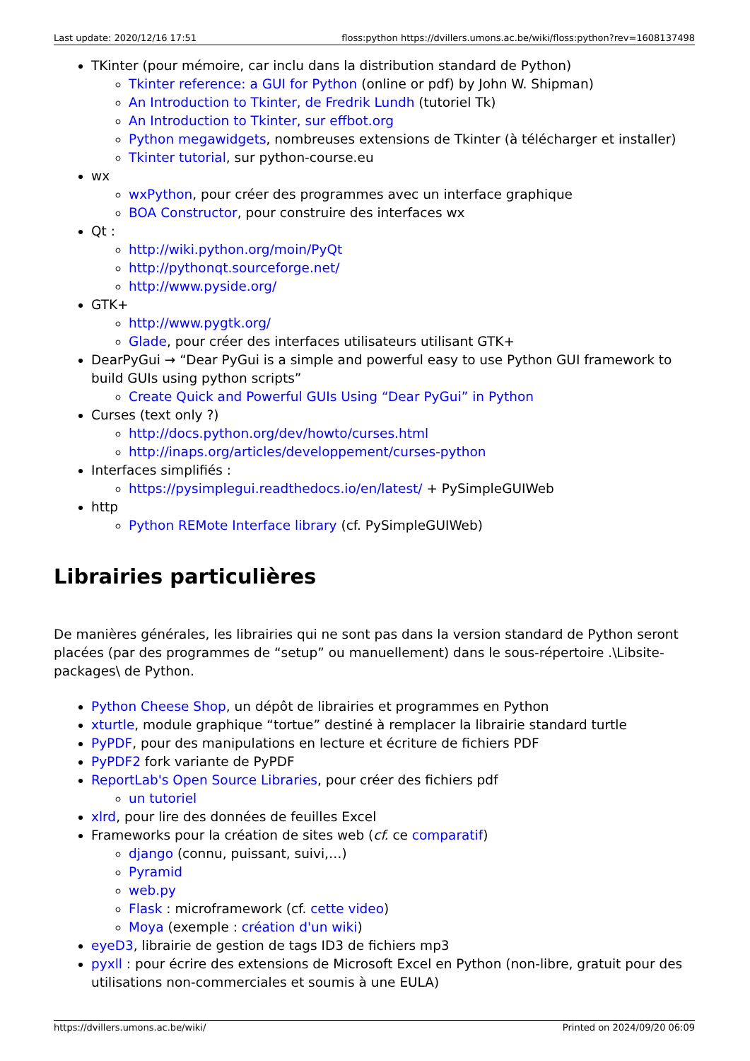Last update: 2020/12/16 17:51 floss:python https://dvillers.umons.ac.be/wiki/floss:python?rev=1608137498
TKinter (pour mémoire, car inclu dans la distribution standard de Python)
Tkinter reference: a GUI for Python (online or pdf) by John W. Shipman)
An Introduction to Tkinter, de Fredrik Lundh (tutoriel Tk)
An Introduction to Tkinter, sur effbot.org
Python megawidgets, nombreuses extensions de Tkinter (à télécharger et installer)
Tkinter tutorial, sur python-course.eu
wx
wxPython, pour créer des programmes avec un interface graphique
BOA Constructor, pour construire des interfaces wx
Qt :
http://wiki.python.org/moin/PyQt
http://pythonqt.sourceforge.net/
http://www.pyside.org/
GTK+
http://www.pygtk.org/
Glade, pour créer des interfaces utilisateurs utilisant GTK+
DearPyGui → “Dear PyGui is a simple and powerful easy to use Python GUI framework to build GUIs using python scripts”
Create Quick and Powerful GUIs Using “Dear PyGui” in Python
Curses (text only ?)
http://docs.python.org/dev/howto/curses.html
http://inaps.org/articles/developpement/curses-python
Interfaces simplifiés :
https://pysimplegui.readthedocs.io/en/latest/ + PySimpleGUIWeb
http
Python REMote Interface library (cf. PySimpleGUIWeb)
Librairies particulières
De manières générales, les librairies qui ne sont pas dans la version standard de Python seront placées (par des programmes de “setup” ou manuellement) dans le sous-répertoire .\Libsite-packages\ de Python.
Python Cheese Shop, un dépôt de librairies et programmes en Python
xturtle, module graphique “tortue” destiné à remplacer la librairie standard turtle
PyPDF, pour des manipulations en lecture et écriture de fichiers PDF
PyPDF2 fork variante de PyPDF
ReportLab's Open Source Libraries, pour créer des fichiers pdf
un tutoriel
xlrd, pour lire des données de feuilles Excel
Frameworks pour la création de sites web (cf. ce comparatif)
django (connu, puissant, suivi,…)
Pyramid
web.py
Flask : microframework (cf. cette video)
Moya (exemple : création d'un wiki)
eyeD3, librairie de gestion de tags ID3 de fichiers mp3
pyxll : pour écrire des extensions de Microsoft Excel en Python (non-libre, gratuit pour des utilisations non-commerciales et soumis à une EULA)
https://dvillers.umons.ac.be/wiki/ Printed on 2024/09/20 06:09